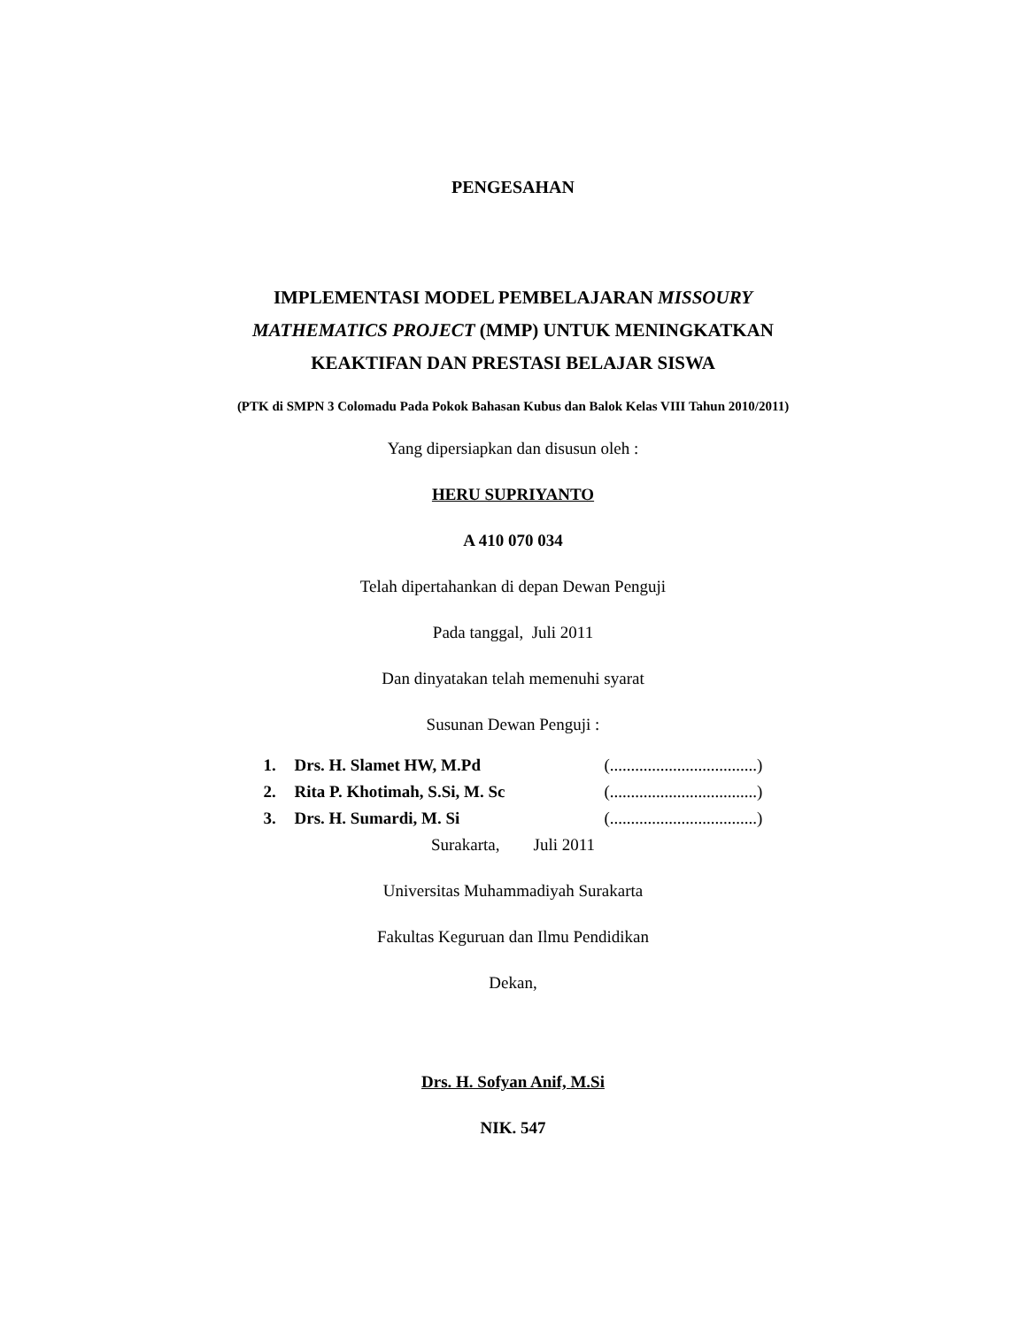PENGESAHAN
IMPLEMENTASI MODEL PEMBELAJARAN MISSOURY
MATHEMATICS PROJECT (MMP) UNTUK MENINGKATKAN
KEAKTIFAN DAN PRESTASI BELAJAR SISWA
(PTK di SMPN 3 Colomadu Pada Pokok Bahasan Kubus dan Balok Kelas VIII Tahun 2010/2011)
Yang dipersiapkan dan disusun oleh :
HERU SUPRIYANTO
A 410 070 034
Telah dipertahankan di depan Dewan Penguji
Pada tanggal, Juli 2011
Dan dinyatakan telah memenuhi syarat
Susunan Dewan Penguji :
| 1. | Drs. H. Slamet HW, M.Pd | (...................................) |
| 2. | Rita P. Khotimah, S.Si, M. Sc | (...................................) |
| 3. | Drs. H. Sumardi, M. Si | (...................................) |
Surakarta, Juli 2011
Universitas Muhammadiyah Surakarta
Fakultas Keguruan dan Ilmu Pendidikan
Dekan,
Drs. H. Sofyan Anif, M.Si
NIK. 547